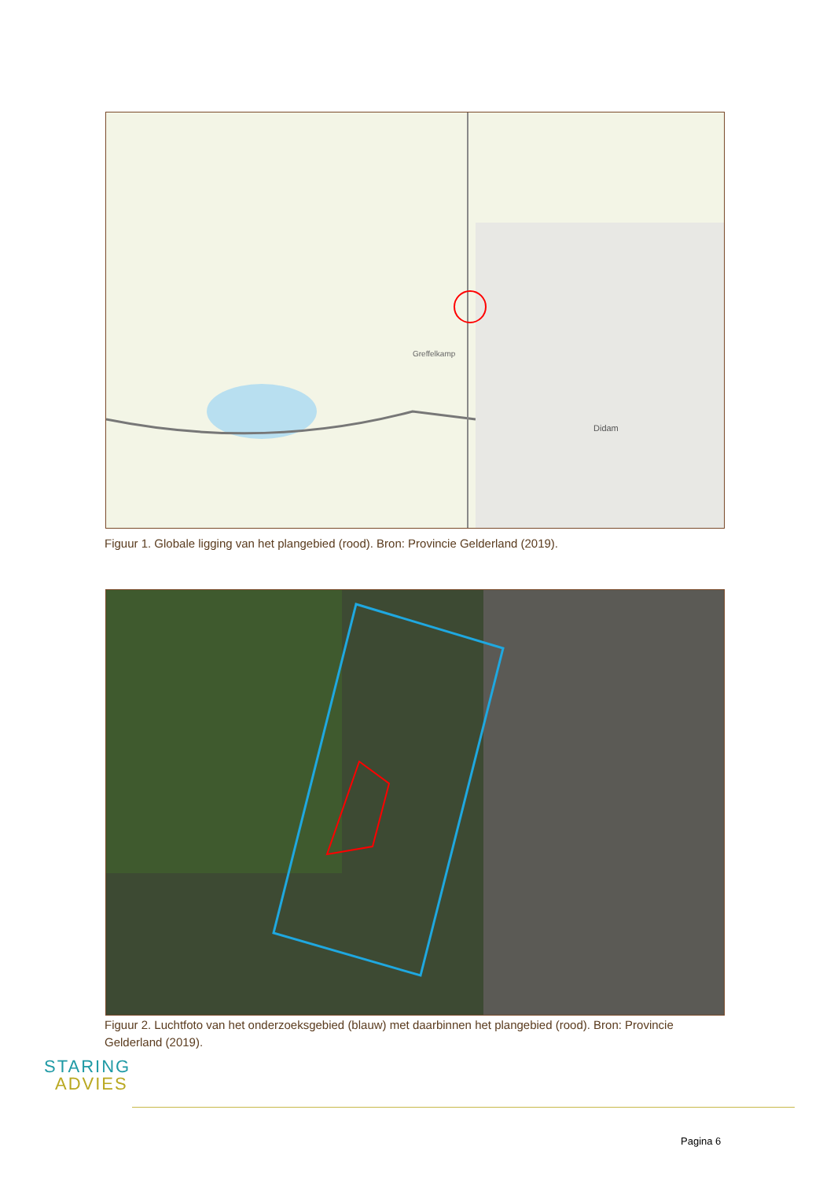Greffelkamp
Didam
Figuur 1. Globale ligging van het plangebied (rood). Bron: Provincie Gelderland (2019).
Figuur 2. Luchtfoto van het onderzoeksgebied (blauw) met daarbinnen het plangebied (rood). Bron: Provincie Gelderland (2019).
STARING
ADVIES
Pagina 6